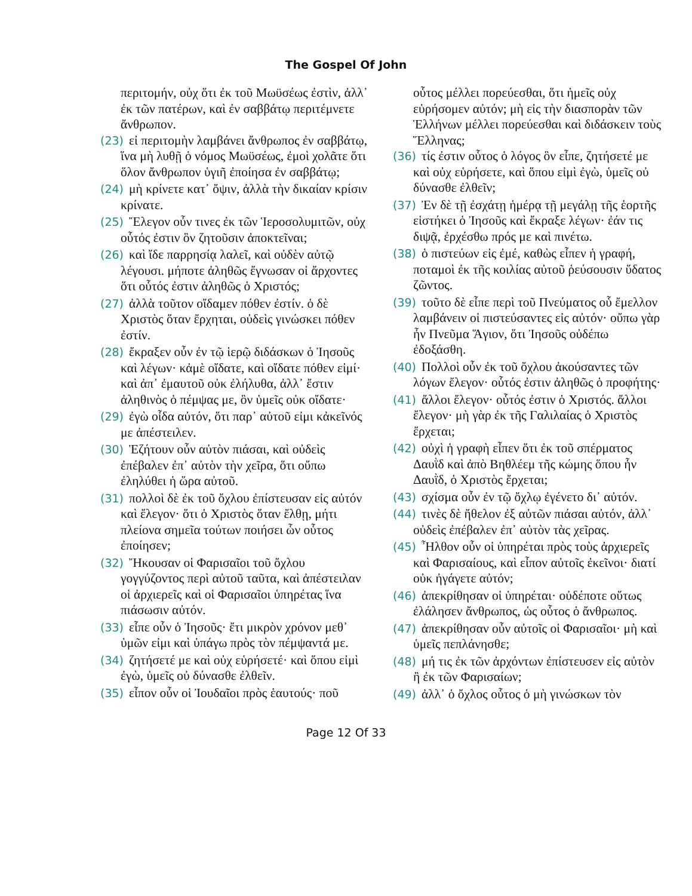The Gospel Of John
περιτομήν, οὐχ ὅτι ἐκ τοῦ Μωϋσέως ἐστὶν, ἀλλ᾽ ἐκ τῶν πατέρων, καὶ ἐν σαββάτῳ περιτέμνετε ἄνθρωπον.
(23) εἰ περιτομὴν λαμβάνει ἄνθρωπος ἐν σαββάτῳ, ἵνα μὴ λυθῇ ὁ νόμος Μωϋσέως, ἐμοὶ χολᾶτε ὅτι ὅλον ἄνθρωπον ὑγιῆ ἐποίησα ἐν σαββάτῳ;
(24) μὴ κρίνετε κατ᾽ ὄψιν, ἀλλὰ τὴν δικαίαν κρίσιν κρίνατε.
(25) Ἔλεγον οὖν τινες ἐκ τῶν Ἱεροσολυμιτῶν, οὐχ οὗτός ἐστιν ὃν ζητοῦσιν ἀποκτεῖναι;
(26) καὶ ἴδε παρρησίᾳ λαλεῖ, καὶ οὐδὲν αὐτῷ λέγουσι. μήποτε ἀληθῶς ἔγνωσαν οἱ ἄρχοντες ὅτι οὗτός ἐστιν ἀληθῶς ὁ Χριστός;
(27) ἀλλὰ τοῦτον οἴδαμεν πόθεν ἐστίν. ὁ δὲ Χριστὸς ὅταν ἔρχηται, οὐδεὶς γινώσκει πόθεν ἐστίν.
(28) ἔκραξεν οὖν ἐν τῷ ἱερῷ διδάσκων ὁ Ἰησοῦς καὶ λέγων· κἀμὲ οἴδατε, καὶ οἴδατε πόθεν εἰμί· καὶ ἀπ᾽ ἐμαυτοῦ οὐκ ἐλήλυθα, ἀλλ᾽ ἔστιν ἀληθινὸς ὁ πέμψας με, ὃν ὑμεῖς οὐκ οἴδατε·
(29) ἐγὼ οἶδα αὐτόν, ὅτι παρ᾽ αὐτοῦ εἰμι κἀκεῖνός με ἀπέστειλεν.
(30) Ἐζήτουν οὖν αὐτὸν πιάσαι, καὶ οὐδεὶς ἐπέβαλεν ἐπ᾽ αὐτὸν τὴν χεῖρα, ὅτι οὔπω ἐληλύθει ἡ ὥρα αὐτοῦ.
(31) πολλοὶ δὲ ἐκ τοῦ ὄχλου ἐπίστευσαν εἰς αὐτόν καὶ ἔλεγον· ὅτι ὁ Χριστὸς ὅταν ἔλθῃ, μήτι πλείονα σημεῖα τούτων ποιήσει ὧν οὗτος ἐποίησεν;
(32) Ἤκουσαν οἱ Φαρισαῖοι τοῦ ὄχλου γογγύζοντος περὶ αὐτοῦ ταῦτα, καὶ ἀπέστειλαν οἱ ἀρχιερεῖς καὶ οἱ Φαρισαῖοι ὑπηρέτας ἵνα πιάσωσιν αὐτόν.
(33) εἶπε οὖν ὁ Ἰησοῦς· ἔτι μικρὸν χρόνον μεθ᾽ ὑμῶν εἰμι καὶ ὑπάγω πρὸς τὸν πέμψαντά με.
(34) ζητήσετέ με καὶ οὐχ εὑρήσετέ· καὶ ὅπου εἰμὶ ἐγὼ, ὑμεῖς οὐ δύνασθε ἐλθεῖν.
(35) εἶπον οὖν οἱ Ἰουδαῖοι πρὸς ἑαυτούς· ποῦ
οὗτος μέλλει πορεύεσθαι, ὅτι ἡμεῖς οὐχ εὑρήσομεν αὐτόν; μὴ εἰς τὴν διασπορὰν τῶν Ἑλλήνων μέλλει πορεύεσθαι καὶ διδάσκειν τοὺς Ἕλληνας;
(36) τίς ἐστιν οὗτος ὁ λόγος ὃν εἶπε, ζητήσετέ με καὶ οὐχ εὑρήσετε, καὶ ὅπου εἰμὶ ἐγὼ, ὑμεῖς οὐ δύνασθε ἐλθεῖν;
(37) Ἐν δὲ τῇ ἐσχάτῃ ἡμέρᾳ τῇ μεγάλῃ τῆς ἑορτῆς εἱστήκει ὁ Ἰησοῦς καὶ ἔκραξε λέγων· ἐάν τις διψᾷ, ἐρχέσθω πρός με καὶ πινέτω.
(38) ὁ πιστεύων εἰς ἐμέ, καθὼς εἶπεν ἡ γραφή, ποταμοὶ ἐκ τῆς κοιλίας αὐτοῦ ῥεύσουσιν ὕδατος ζῶντος.
(39) τοῦτο δὲ εἶπε περὶ τοῦ Πνεύματος οὗ ἔμελλον λαμβάνειν οἱ πιστεύσαντες εἰς αὐτόν· οὔπω γὰρ ἦν Πνεῦμα Ἅγιον, ὅτι Ἰησοῦς οὐδέπω ἐδοξάσθη.
(40) Πολλοὶ οὖν ἐκ τοῦ ὄχλου ἀκούσαντες τῶν λόγων ἔλεγον· οὗτός ἐστιν ἀληθῶς ὁ προφήτης·
(41) ἄλλοι ἔλεγον· οὗτός ἐστιν ὁ Χριστός. ἄλλοι ἔλεγον· μὴ γὰρ ἐκ τῆς Γαλιλαίας ὁ Χριστὸς ἔρχεται;
(42) οὐχὶ ἡ γραφὴ εἶπεν ὅτι ἐκ τοῦ σπέρματος Δαυῒδ καὶ ἀπὸ Βηθλέεμ τῆς κώμης ὅπου ἦν Δαυῒδ, ὁ Χριστὸς ἔρχεται;
(43) σχίσμα οὖν ἐν τῷ ὄχλῳ ἐγένετο δι᾽ αὐτόν.
(44) τινὲς δὲ ἤθελον ἐξ αὐτῶν πιάσαι αὐτόν, ἀλλ᾽ οὐδεὶς ἐπέβαλεν ἐπ᾽ αὐτὸν τὰς χεῖρας.
(45) Ἦλθον οὖν οἱ ὑπηρέται πρὸς τοὺς ἀρχιερεῖς καὶ Φαρισαίους, καὶ εἶπον αὐτοῖς ἐκεῖνοι· διατί οὐκ ἠγάγετε αὐτόν;
(46) ἀπεκρίθησαν οἱ ὑπηρέται· οὐδέποτε οὕτως ἐλάλησεν ἄνθρωπος, ὡς οὗτος ὁ ἄνθρωπος.
(47) ἀπεκρίθησαν οὖν αὐτοῖς οἱ Φαρισαῖοι· μὴ καὶ ὑμεῖς πεπλάνησθε;
(48) μή τις ἐκ τῶν ἀρχόντων ἐπίστευσεν εἰς αὐτὸν ἢ ἐκ τῶν Φαρισαίων;
(49) ἀλλ᾽ ὁ ὄχλος οὗτος ὁ μὴ γινώσκων τὸν
Page 12 Of 33